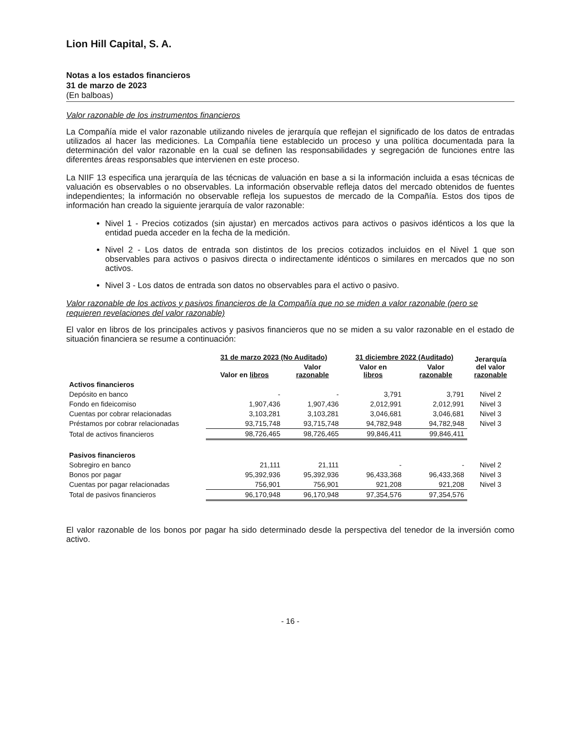Lion Hill Capital, S. A.
Notas a los estados financieros
31 de marzo de 2023
(En balboas)
Valor razonable de los instrumentos financieros
La Compañía mide el valor razonable utilizando niveles de jerarquía que reflejan el significado de los datos de entradas utilizados al hacer las mediciones. La Compañía tiene establecido un proceso y una política documentada para la determinación del valor razonable en la cual se definen las responsabilidades y segregación de funciones entre las diferentes áreas responsables que intervienen en este proceso.
La NIIF 13 especifica una jerarquía de las técnicas de valuación en base a si la información incluida a esas técnicas de valuación es observables o no observables. La información observable refleja datos del mercado obtenidos de fuentes independientes; la información no observable refleja los supuestos de mercado de la Compañía. Estos dos tipos de información han creado la siguiente jerarquía de valor razonable:
Nivel 1 - Precios cotizados (sin ajustar) en mercados activos para activos o pasivos idénticos a los que la entidad pueda acceder en la fecha de la medición.
Nivel 2 - Los datos de entrada son distintos de los precios cotizados incluidos en el Nivel 1 que son observables para activos o pasivos directa o indirectamente idénticos o similares en mercados que no son activos.
Nivel 3 - Los datos de entrada son datos no observables para el activo o pasivo.
Valor razonable de los activos y pasivos financieros de la Compañía que no se miden a valor razonable (pero se requieren revelaciones del valor razonable)
El valor en libros de los principales activos y pasivos financieros que no se miden a su valor razonable en el estado de situación financiera se resume a continuación:
| | 31 de marzo 2023 (No Auditado) | | 31 diciembre 2022 (Auditado) | | Jerarquía del valor razonable |
| --- | --- | --- | --- | --- | --- |
| | Valor en libros | Valor razonable | Valor en libros | Valor razonable | |
| Activos financieros | | | | | |
| Depósito en banco | - | - | 3,791 | 3,791 | Nivel 2 |
| Fondo en fideicomiso | 1,907,436 | 1,907,436 | 2,012,991 | 2,012,991 | Nivel 3 |
| Cuentas por cobrar relacionadas | 3,103,281 | 3,103,281 | 3,046,681 | 3,046,681 | Nivel 3 |
| Préstamos por cobrar relacionadas | 93,715,748 | 93,715,748 | 94,782,948 | 94,782,948 | Nivel 3 |
| Total de activos financieros | 98,726,465 | 98,726,465 | 99,846,411 | 99,846,411 | |
| Pasivos financieros | | | | | |
| Sobregiro en banco | 21,111 | 21,111 | - | - | Nivel 2 |
| Bonos por pagar | 95,392,936 | 95,392,936 | 96,433,368 | 96,433,368 | Nivel 3 |
| Cuentas por pagar relacionadas | 756,901 | 756,901 | 921,208 | 921,208 | Nivel 3 |
| Total de pasivos financieros | 96,170,948 | 96,170,948 | 97,354,576 | 97,354,576 | |
El valor razonable de los bonos por pagar ha sido determinado desde la perspectiva del tenedor de la inversión como activo.
- 16 -